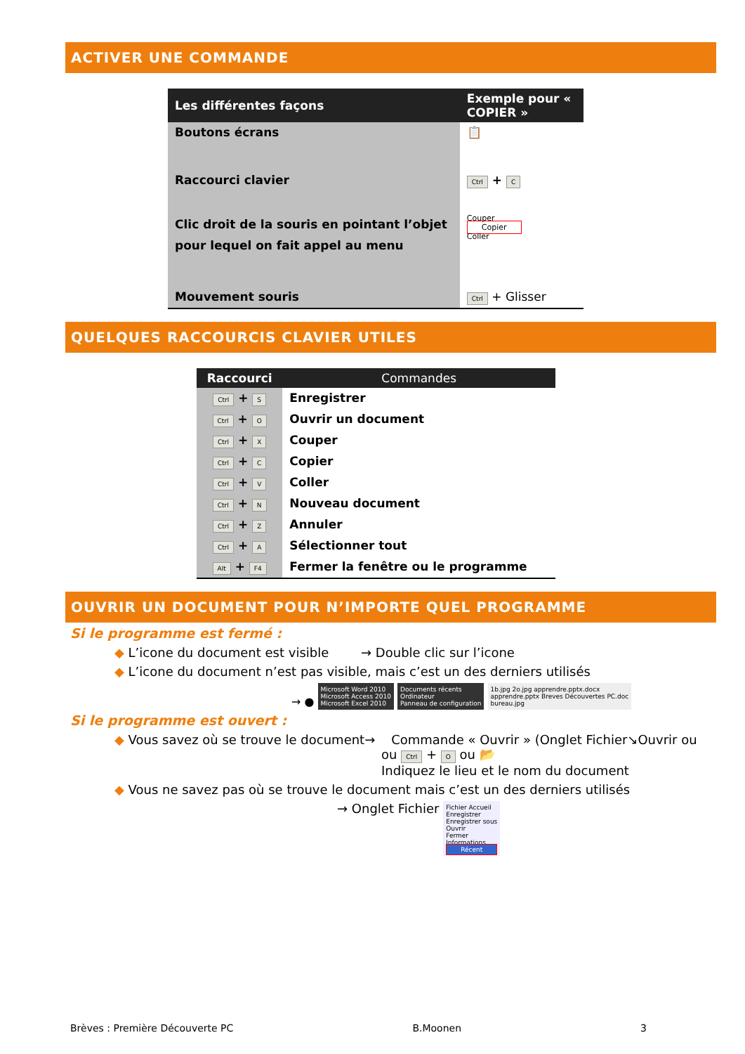ACTIVER UNE COMMANDE
| Les différentes façons | Exemple pour « COPIER » |
| --- | --- |
| Boutons écrans | 📋 |
| Raccourci clavier | Ctrl + C |
| Clic droit de la souris en pointant l’objet pour lequel on fait appel au menu | Couper Copier Coller |
| Mouvement souris | Ctrl + Glisser |
QUELQUES RACCOURCIS CLAVIER UTILES
| Raccourci | Commandes |
| --- | --- |
| Ctrl + S | Enregistrer |
| Ctrl + O | Ouvrir un document |
| Ctrl + X | Couper |
| Ctrl + C | Copier |
| Ctrl + V | Coller |
| Ctrl + N | Nouveau document |
| Ctrl + Z | Annuler |
| Ctrl + A | Sélectionner tout |
| Alt + F4 | Fermer la fenêtre ou le programme |
OUVRIR UN DOCUMENT POUR N’IMPORTE QUEL PROGRAMME
Si le programme est fermé :
◆ L’icone du document est visible → Double clic sur l’icone
◆ L’icone du document n’est pas visible, mais c’est un des derniers utilisés
→ ● Microsoft Word 2010
Microsoft Access 2010
Microsoft Excel 2010 Documents récents
Ordinateur
Panneau de configuration 1b.jpg 2o.jpg apprendre.pptx.docx
apprendre.pptx Breves Découvertes PC.doc
bureau.jpg
Si le programme est ouvert :
◆ Vous savez où se trouve le document→ Commande « Ouvrir » (Onglet Fichier↘Ouvrir ou
ou Ctrl + O ou 📂
Indiquez le lieu et le nom du document
◆ Vous ne savez pas où se trouve le document mais c’est un des derniers utilisés
→ Onglet Fichier Fichier Accueil
Enregistrer
Enregistrer sous
Ouvrir
Fermer
Informations
Récent
Brèves : Première Découverte PC B.Moonen 3